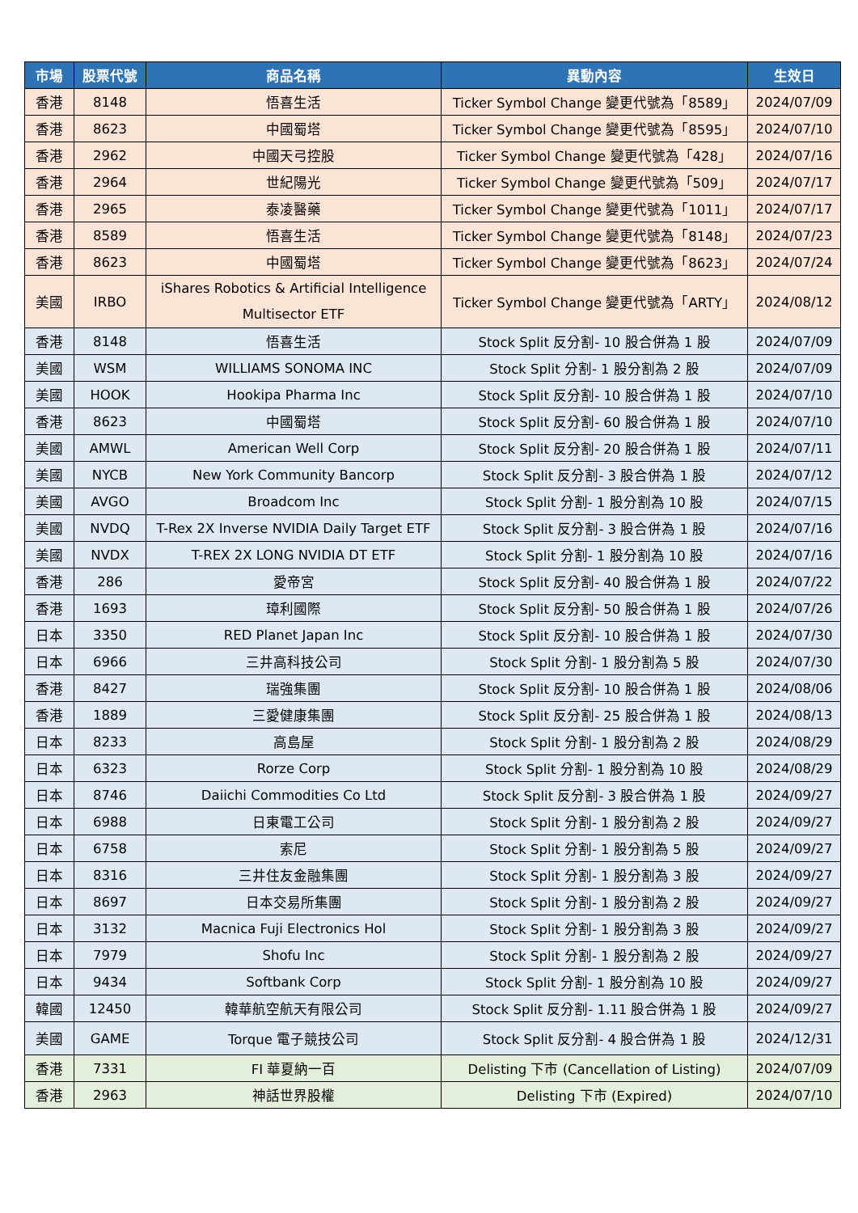| 市場 | 股票代號 | 商品名稱 | 異動內容 | 生效日 |
| --- | --- | --- | --- | --- |
| 香港 | 8148 | 悟喜生活 | Ticker Symbol Change 變更代號為「8589」 | 2024/07/09 |
| 香港 | 8623 | 中國蜀塔 | Ticker Symbol Change 變更代號為「8595」 | 2024/07/10 |
| 香港 | 2962 | 中國天弓控股 | Ticker Symbol Change 變更代號為「428」 | 2024/07/16 |
| 香港 | 2964 | 世紀陽光 | Ticker Symbol Change 變更代號為「509」 | 2024/07/17 |
| 香港 | 2965 | 泰凌醫藥 | Ticker Symbol Change 變更代號為「1011」 | 2024/07/17 |
| 香港 | 8589 | 悟喜生活 | Ticker Symbol Change 變更代號為「8148」 | 2024/07/23 |
| 香港 | 8623 | 中國蜀塔 | Ticker Symbol Change 變更代號為「8623」 | 2024/07/24 |
| 美國 | IRBO | iShares Robotics & Artificial Intelligence Multisector ETF | Ticker Symbol Change 變更代號為「ARTY」 | 2024/08/12 |
| 香港 | 8148 | 悟喜生活 | Stock Split 反分割- 10 股合併為 1 股 | 2024/07/09 |
| 美國 | WSM | WILLIAMS SONOMA INC | Stock Split 分割- 1 股分割為 2 股 | 2024/07/09 |
| 美國 | HOOK | Hookipa Pharma Inc | Stock Split 反分割- 10 股合併為 1 股 | 2024/07/10 |
| 香港 | 8623 | 中國蜀塔 | Stock Split 反分割- 60 股合併為 1 股 | 2024/07/10 |
| 美國 | AMWL | American Well Corp | Stock Split 反分割- 20 股合併為 1 股 | 2024/07/11 |
| 美國 | NYCB | New York Community Bancorp | Stock Split 反分割- 3 股合併為 1 股 | 2024/07/12 |
| 美國 | AVGO | Broadcom Inc | Stock Split 分割- 1 股分割為 10 股 | 2024/07/15 |
| 美國 | NVDQ | T-Rex 2X Inverse NVIDIA Daily Target ETF | Stock Split 反分割- 3 股合併為 1 股 | 2024/07/16 |
| 美國 | NVDX | T-REX 2X LONG NVIDIA DT ETF | Stock Split 分割- 1 股分割為 10 股 | 2024/07/16 |
| 香港 | 286 | 愛帝宮 | Stock Split 反分割- 40 股合併為 1 股 | 2024/07/22 |
| 香港 | 1693 | 璋利國際 | Stock Split 反分割- 50 股合併為 1 股 | 2024/07/26 |
| 日本 | 3350 | RED Planet Japan Inc | Stock Split 反分割- 10 股合併為 1 股 | 2024/07/30 |
| 日本 | 6966 | 三井高科技公司 | Stock Split 分割- 1 股分割為 5 股 | 2024/07/30 |
| 香港 | 8427 | 瑞強集團 | Stock Split 反分割- 10 股合併為 1 股 | 2024/08/06 |
| 香港 | 1889 | 三愛健康集團 | Stock Split 反分割- 25 股合併為 1 股 | 2024/08/13 |
| 日本 | 8233 | 高島屋 | Stock Split 分割- 1 股分割為 2 股 | 2024/08/29 |
| 日本 | 6323 | Rorze Corp | Stock Split 分割- 1 股分割為 10 股 | 2024/08/29 |
| 日本 | 8746 | Daiichi Commodities Co Ltd | Stock Split 反分割- 3 股合併為 1 股 | 2024/09/27 |
| 日本 | 6988 | 日東電工公司 | Stock Split 分割- 1 股分割為 2 股 | 2024/09/27 |
| 日本 | 6758 | 索尼 | Stock Split 分割- 1 股分割為 5 股 | 2024/09/27 |
| 日本 | 8316 | 三井住友金融集團 | Stock Split 分割- 1 股分割為 3 股 | 2024/09/27 |
| 日本 | 8697 | 日本交易所集團 | Stock Split 分割- 1 股分割為 2 股 | 2024/09/27 |
| 日本 | 3132 | Macnica Fuji Electronics Hol | Stock Split 分割- 1 股分割為 3 股 | 2024/09/27 |
| 日本 | 7979 | Shofu Inc | Stock Split 分割- 1 股分割為 2 股 | 2024/09/27 |
| 日本 | 9434 | Softbank Corp | Stock Split 分割- 1 股分割為 10 股 | 2024/09/27 |
| 韓國 | 12450 | 韓華航空航天有限公司 | Stock Split 反分割- 1.11 股合併為 1 股 | 2024/09/27 |
| 美國 | GAME | Torque 電子競技公司 | Stock Split 反分割- 4 股合併為 1 股 | 2024/12/31 |
| 香港 | 7331 | FI 華夏納一百 | Delisting 下市 (Cancellation of Listing) | 2024/07/09 |
| 香港 | 2963 | 神話世界股權 | Delisting 下市 (Expired) | 2024/07/10 |